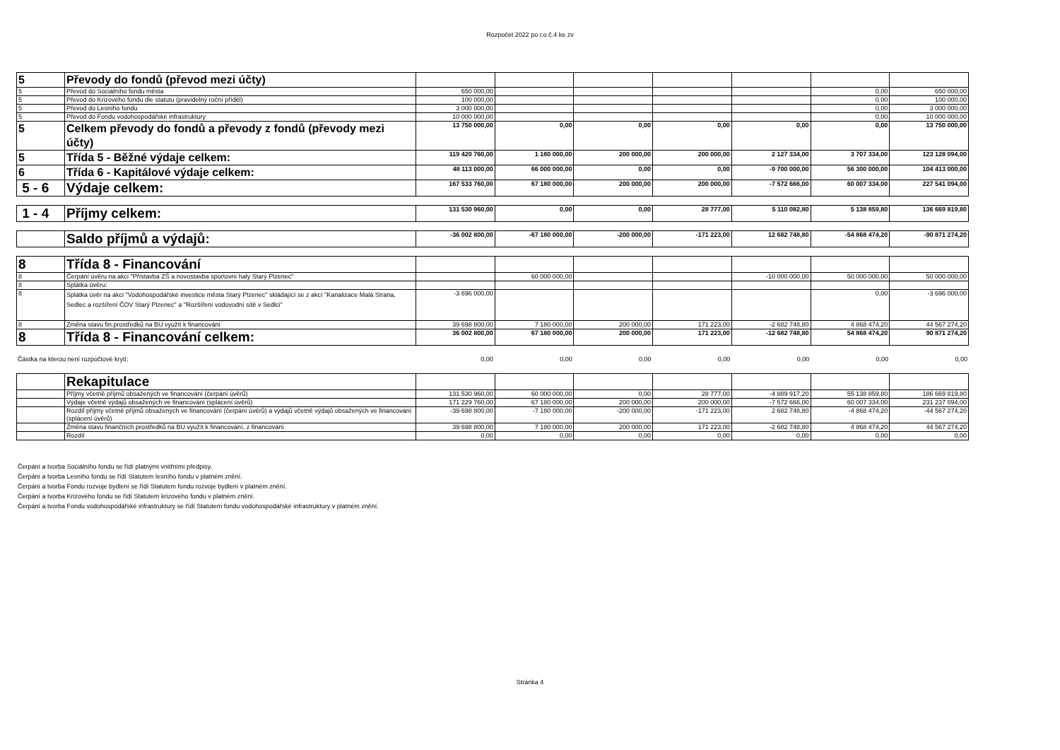Rozpočet 2022 po r.o.č.4 ke zv
| 5 | Převody do fondů (převod mezi účty) | | | | | | | |
| 5 | Převod do Sociálního fondu města | 650 000,00 | | | | | 0,00 | 650 000,00 |
| 5 | Převod do Krizového fondu dle statutu (pravidelný roční příděl) | 100 000,00 | | | | | 0,00 | 100 000,00 |
| 5 | Převod do Lesního fondu | 3 000 000,00 | | | | | 0,00 | 3 000 000,00 |
| 5 | Převod do Fondu vodohospodářské infrastruktury | 10 000 000,00 | | | | | 0,00 | 10 000 000,00 |
| 5 | Celkem převody do fondů a převody z fondů (převody mezi účty) | 13 750 000,00 | 0,00 | 0,00 | 0,00 | 0,00 | 0,00 | 13 750 000,00 |
| 5 | Třída 5 - Běžné výdaje celkem: | 119 420 760,00 | 1 180 000,00 | 200 000,00 | 200 000,00 | 2 127 334,00 | 3 707 334,00 | 123 128 094,00 |
| 6 | Třída 6 - Kapitálové výdaje celkem: | 48 113 000,00 | 66 000 000,00 | 0,00 | 0,00 | -9 700 000,00 | 56 300 000,00 | 104 413 000,00 |
| 5 - 6 | Výdaje celkem: | 167 533 760,00 | 67 180 000,00 | 200 000,00 | 200 000,00 | -7 572 666,00 | 60 007 334,00 | 227 541 094,00 |
| 1 - 4 | Příjmy celkem: | 131 530 960,00 | 0,00 | 0,00 | 28 777,00 | 5 110 082,80 | 5 138 859,80 | 136 669 819,80 |
| | Saldo příjmů a výdajů: | -36 002 800,00 | -67 180 000,00 | -200 000,00 | -171 223,00 | 12 682 748,80 | -54 868 474,20 | -90 871 274,20 |
| 8 | Třída 8 - Financování | | | | | | | |
| 8 | Čerpání úvěru na akci "Přístavba ZŠ a novostavba sportovní haly Starý Plzenec" | | 60 000 000,00 | | | -10 000 000,00 | 50 000 000,00 | 50 000 000,00 |
| 8 | Splátka úvěru: | | | | | | | |
| 8 | Splátka úvěr na akci "Vodohospodářské investice města Starý Plzenec" skládající se z akcí "Kanalizace Malá Strana, Sedlec a rozšíření ČOV Starý Plzenec" a "Rozšíření vodovodní sítě v Sedlci" | -3 696 000,00 | | | | | 0,00 | -3 696 000,00 |
| 8 | Změna stavu fin.prostředků na BU využít k financování | 39 698 800,00 | 7 180 000,00 | 200 000,00 | 171 223,00 | -2 682 748,80 | 4 868 474,20 | 44 567 274,20 |
| 8 | Třída 8 - Financování celkem: | 36 002 800,00 | 67 180 000,00 | 200 000,00 | 171 223,00 | -12 682 748,80 | 54 868 474,20 | 90 871 274,20 |
| Částka na kterou není rozpočtové krytí: | 0,00 | 0,00 | 0,00 | 0,00 | 0,00 | 0,00 | 0,00 |
| | Rekapitulace | | | | | | | |
| | Příjmy včetně příjmů obsažených ve financování (čerpání úvěrů) | 131 530 960,00 | 60 000 000,00 | 0,00 | 28 777,00 | -4 889 917,20 | 55 138 859,80 | 186 669 819,80 |
| | Výdaje včetně výdajů obsažených ve financování (splácení úvěrů) | 171 229 760,00 | 67 180 000,00 | 200 000,00 | 200 000,00 | -7 572 666,00 | 60 007 334,00 | 231 237 094,00 |
| | Rozdíl příjmy včetně příjmů obsažených ve financování (čerpání úvěrů) a výdajů včetně výdajů obsažených ve financování (splácení úvěrů) | -39 698 800,00 | -7 180 000,00 | -200 000,00 | -171 223,00 | 2 682 748,80 | -4 868 474,20 | -44 567 274,20 |
| | Změna stavu finančních prostředků na BU využít k financování, z financování | 39 698 800,00 | 7 180 000,00 | 200 000,00 | 171 223,00 | -2 682 748,80 | 4 868 474,20 | 44 567 274,20 |
| | Rozdíl | 0,00 | 0,00 | 0,00 | 0,00 | 0,00 | 0,00 | 0,00 |
Čerpání a tvorba Sociálního fondu se řídí platnými vnitřními předpisy.
Čerpání a tvorba Lesního fondu se řídí Statutem lesního fondu v platném znění.
Čerpání a tvorba Fondu rozvoje bydlení se řídí Statutem fondu rozvoje bydlení v platném znění.
Čerpání a tvorba Krizového fondu se řídí Statutem krizového fondu v platném znění.
Čerpání a tvorba Fondu vodohospodářské infrastruktury se řídí Statutem fondu vodohospodářské infrastruktury v platném znění.
Stránka 4